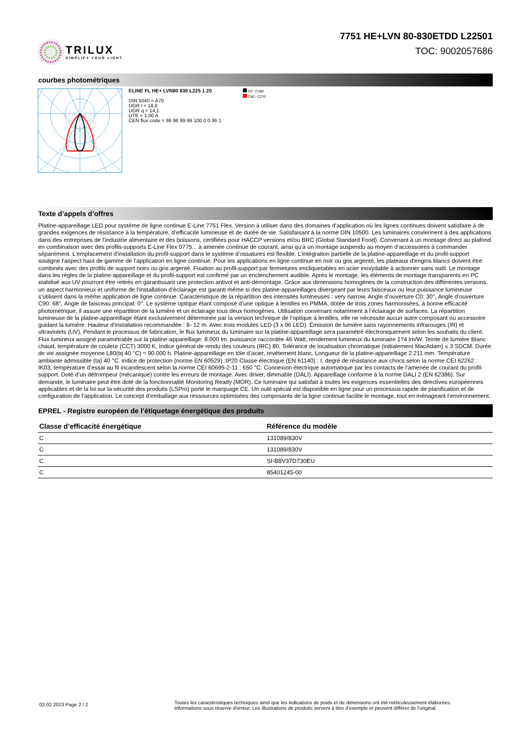TRILUX
SIMPLIFY YOUR LIGHT.
7751 HE+LVN 80-830ETDD L22501
TOC: 9002057686
courbes photométriques
ELINE FL HE+ LVN80 830 L225 1 20
DIN 5040 = A70
UGR l = 18,8
UGR q = 14,1
UTE = 1,00 A
CEN flux code = 86 96 99 99 100 0 0 36 1
C0 - C180
C90 - C270
Texte d’appels d’offres
Platine-appareillage LED pour système de ligne continue E-Line 7751 Flex. Version à utiliser dans des domaines d’application où les lignes continues doivent satisfaire à de grandes exigences de résistance à la température, d’efficacité lumineuse et de durée de vie. Satisfaisant à la norme DIN 10500. Les luminaires conviennent à des applications dans des entreprises de l’industrie alimentaire et des boissons, certifiées pour HACCP versions et/ou BRC (Global Standard Food). Convenant à un montage direct au plafond en combinaison avec des profils-supports E-Line Flex 0775... à amenée continue de courant, ainsi qu’à un montage suspendu au moyen d’accessoires à commander séparément. L’emplacement d’installation du profil-support dans le système d’ossatures est flexible. L’intégration partielle de la platine-appareillage et du profil-support souligne l’aspect haut de gamme de l’application en ligne continue. Pour les applications en ligne continue en noir ou gris argenté, les plateaux d'engins blancs doivent être combinés avec des profils de support noirs ou gris argenté. Fixation au profil-support par fermetures encliquetables en acier inoxydable à actionner sans outil. Le montage dans les règles de la platine-appareillage et du profil-support est confirmé par un enclenchement audible. Après le montage, les éléments de montage transparents en PC stabilisé aux UV pourront être retirés en garantissant une protection antivol et anti-démontage. Grâce aux dimensions homogènes de la construction des différentes versions, un aspect harmonieux et uniforme de l’installation d’éclairage est garanti même si des platine-appareillages divergeant par leurs faisceaux ou leur puissance lumineuse s’utilisent dans la même application de ligne continue. Caractéristique de la répartition des intensités lumineuses : very narrow, Angle d’ouverture C0: 30°, Angle d’ouverture C90: 68°, Angle de faisceau principal: 0°. Le système optique étant composé d’une optique à lentilles en PMMA, dotée de trois zones harmonisées, à bonne efficacité photométrique, il assure une répartition de la lumière et un éclairage tous deux homogènes. Utilisation convenant notamment à l’éclairage de surfaces. La répartition lumineuse de la platine-appareillage étant exclusivement déterminée par la version technique de l’optique à lentilles, elle ne nécessite aucun autre composant ou accessoire guidant la lumière. Hauteur d’installation recommandée : 8- 12 m. Avec trois modules LED (3 x 96 LED). Émission de lumière sans rayonnements infrarouges (IR) et ultraviolets (UV). Pendant le processus de fabrication, le flux lumineux du luminaire sur la platine-appareillage sera paramétré électroniquement selon les souhaits du client. Flux lumineux assigné paramétrable sur la platine-appareillage: 8.000 lm. puissance raccordée 46 Watt, rendement lumineux du luminaire 174 lm/W. Teinte de lumière Blanc chaud, température de couleur (CCT) 3000 K, indice général de rendu des couleurs (IRC) 80, Tolérance de localisation chromatique (initialement MacAdam) ≤ 3 SDCM. Durée de vie assignée moyenne L80(tq 40 °C) = 90.000 h. Platine-appareillage en tôle d’acier, revêtement blanc. Longueur de la platine-appareillage 2.211 mm. Température ambiante admissible (ta) 40 °C. indice de protection (norme EN 60529) :IP20 Classe électrique (EN 61140) : I. degré de résistance aux chocs selon la norme CEI 62262 : IK03, température d’essai au fil incandescent selon la norme CEI 60695-2-11 : 650 °C. Connexion électrique automatique par les contacts de l’amenée de courant du profil-support. Doté d’un détrompeur (mécanique) contre les erreurs de montage. Avec driver, dimmable (DALI). Appareillage conforme à la norme DALI 2 (EN 62386). Sur demande, le luminaire peut être doté de la fonctionnalité Monitoring Ready (MOR). Ce luminaire qui satisfait à toutes les exigences essentielles des directives européennes applicables et de la loi sur la sécurité des produits (LSPro) porte le marquage CE. Un outil spécial est disponible en ligne pour un processus rapide de planification et de configuration de l’application. Le concept d’emballage aux ressources optimisées des composants de la ligne continue facilite le montage, tout en ménageant l’environnement.
EPREL - Registre européen de l’étiquetage énergétique des produits
| Classe d’efficacité énergétique | Référence du modèle |
| --- | --- |
| C | 131089/830V |
| C | 131089/830V |
| C | SI-B8V37D730EU |
| C | 85401245-00 |
02.02.2023 Page 2 / 2
Toutes les caractéristiques techniques ainsi que les indications de poids et de dimensions ont été méticuleusement élaborées.
Informations sous réserve d'erreur. Les illustrations de produits servent à titre d'exemple et peuvent différer de l'original.